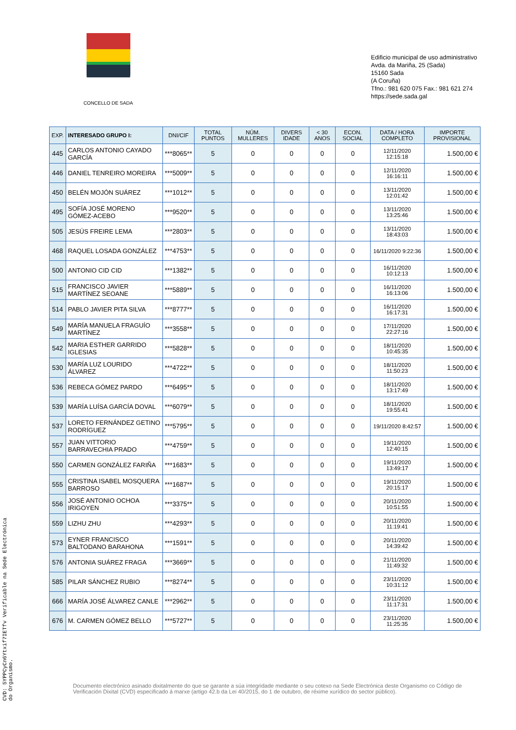CONCELLO DE SADA
Edificio municipal de uso administrativo
Avda. da Mariña, 25 (Sada)
15160 Sada
(A Coruña)
Tfno.: 981 620 075 Fax.: 981 621 274
https://sede.sada.gal
| EXP. | INTERESADO GRUPO I: | DNI/CIF | TOTAL PUNTOS | NÚM. MULLERES | DIVERS IDADE | < 30 ANOS | ECON. SOCIAL | DATA / HORA COMPLETO | IMPORTE PROVISIONAL |
| --- | --- | --- | --- | --- | --- | --- | --- | --- | --- |
| 445 | CARLOS ANTONIO CAYADO GARCÍA | ***8065** | 5 | 0 | 0 | 0 | 0 | 12/11/2020 12:15:18 | 1.500,00 € |
| 446 | DANIEL TENREIRO MOREIRA | ***5009** | 5 | 0 | 0 | 0 | 0 | 12/11/2020 16:16:11 | 1.500,00 € |
| 450 | BELÉN MOJÓN SUÁREZ | ***1012** | 5 | 0 | 0 | 0 | 0 | 13/11/2020 12:01:42 | 1.500,00 € |
| 495 | SOFÍA JOSÉ MORENO GÓMEZ-ACEBO | ***9520** | 5 | 0 | 0 | 0 | 0 | 13/11/2020 13:25:46 | 1.500,00 € |
| 505 | JESÚS FREIRE LEMA | ***2803** | 5 | 0 | 0 | 0 | 0 | 13/11/2020 18:43:03 | 1.500,00 € |
| 468 | RAQUEL LOSADA GONZÁLEZ | ***4753** | 5 | 0 | 0 | 0 | 0 | 16/11/2020 9:22:36 | 1.500,00 € |
| 500 | ANTONIO CID CID | ***1382** | 5 | 0 | 0 | 0 | 0 | 16/11/2020 10:12:13 | 1.500,00 € |
| 515 | FRANCISCO JAVIER MARTÍNEZ SEOANE | ***5889** | 5 | 0 | 0 | 0 | 0 | 16/11/2020 16:13:06 | 1.500,00 € |
| 514 | PABLO JAVIER PITA SILVA | ***8777** | 5 | 0 | 0 | 0 | 0 | 16/11/2020 16:17:31 | 1.500,00 € |
| 549 | MARÍA MANUELA FRAGUÍO MARTÍNEZ | ***3558** | 5 | 0 | 0 | 0 | 0 | 17/11/2020 22:27:16 | 1.500,00 € |
| 542 | MARIA ESTHER GARRIDO IGLESIAS | ***5828** | 5 | 0 | 0 | 0 | 0 | 18/11/2020 10:45:35 | 1.500,00 € |
| 530 | MARÍA LUZ LOURIDO ÁLVAREZ | ***4722** | 5 | 0 | 0 | 0 | 0 | 18/11/2020 11:50:23 | 1.500,00 € |
| 536 | REBECA GÓMEZ PARDO | ***6495** | 5 | 0 | 0 | 0 | 0 | 18/11/2020 13:17:49 | 1.500,00 € |
| 539 | MARÍA LUÍSA GARCÍA DOVAL | ***6079** | 5 | 0 | 0 | 0 | 0 | 18/11/2020 19:55:41 | 1.500,00 € |
| 537 | LORETO FERNÁNDEZ GETINO RODRÍGUEZ | ***5795** | 5 | 0 | 0 | 0 | 0 | 19/11/2020 8:42:57 | 1.500,00 € |
| 557 | JUAN VITTORIO BARRAVECHIA PRADO | ***4759** | 5 | 0 | 0 | 0 | 0 | 19/11/2020 12:40:15 | 1.500,00 € |
| 550 | CARMEN GONZÁLEZ FARIÑA | ***1683** | 5 | 0 | 0 | 0 | 0 | 19/11/2020 13:49:17 | 1.500,00 € |
| 555 | CRISTINA ISABEL MOSQUERA BARROSO | ***1687** | 5 | 0 | 0 | 0 | 0 | 19/11/2020 20:15:17 | 1.500,00 € |
| 556 | JOSÉ ANTONIO OCHOA IRIGOYEN | ***3375** | 5 | 0 | 0 | 0 | 0 | 20/11/2020 10:51:55 | 1.500,00 € |
| 559 | LIZHU ZHU | ***4293** | 5 | 0 | 0 | 0 | 0 | 20/11/2020 11:19:41 | 1.500,00 € |
| 573 | EYNER FRANCISCO BALTODANO BARAHONA | ***1591** | 5 | 0 | 0 | 0 | 0 | 20/11/2020 14:39:42 | 1.500,00 € |
| 576 | ANTONIA SUÁREZ FRAGA | ***3669** | 5 | 0 | 0 | 0 | 0 | 21/11/2020 11:49:32 | 1.500,00 € |
| 585 | PILAR SÁNCHEZ RUBIO | ***8274** | 5 | 0 | 0 | 0 | 0 | 23/11/2020 10:31:12 | 1.500,00 € |
| 666 | MARÍA JOSÉ ÁLVAREZ CANLE | ***2962** | 5 | 0 | 0 | 0 | 0 | 23/11/2020 11:17:31 | 1.500,00 € |
| 676 | M. CARMEN GÓMEZ BELLO | ***5727** | 5 | 0 | 0 | 0 | 0 | 23/11/2020 11:25:35 | 1.500,00 € |
Documento electrónico asinado dixitalmente do que se garante a súa integridade mediante o seu cotexo na Sede Electrónica deste Organismo co Código de Verificación Dixital (CVD) especificado á marxe (artigo 42.b da Lei 40/2015, do 1 de outubro, de réxime xurídico do sector público).
CVD: 5YPPCyCn6Ytxif7IETfv Verificable na Sede Electrónica do Organismo.